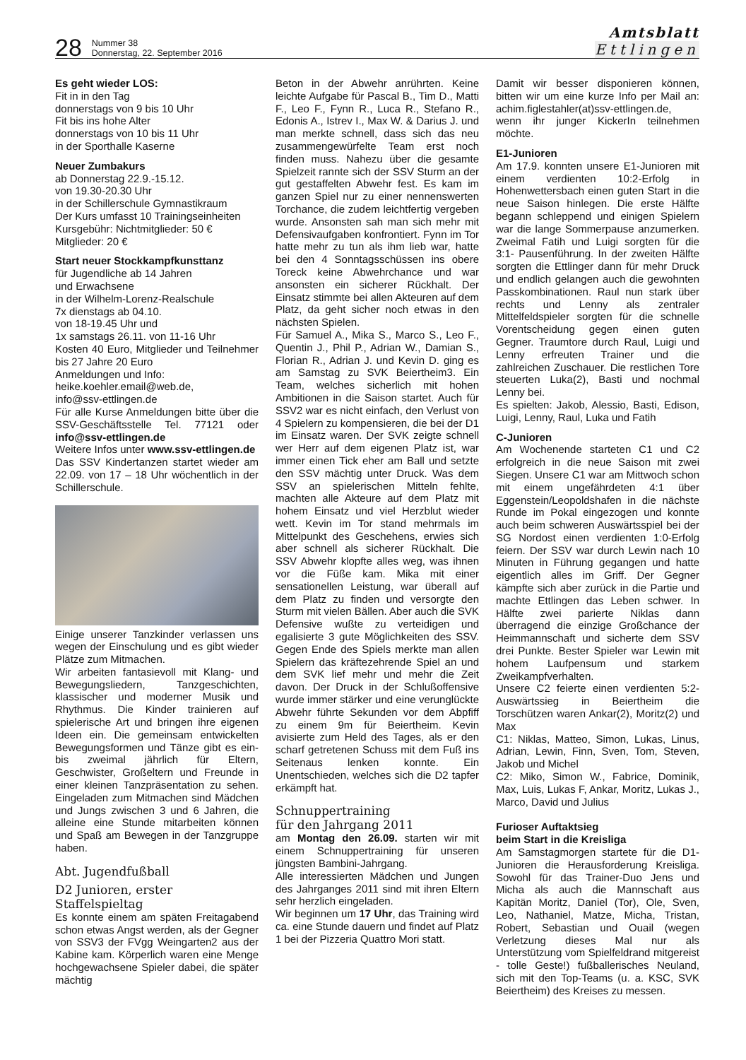28 Nummer 38
Donnerstag, 22. September 2016
Amtsblatt
Ettlingen
Es geht wieder LOS:
Fit in in den Tag
donnerstags von 9 bis 10 Uhr
Fit bis ins hohe Alter
donnerstags von 10 bis 11 Uhr
in der Sporthalle Kaserne
Neuer Zumbakurs
ab Donnerstag 22.9.-15.12.
von 19.30-20.30 Uhr
in der Schillerschule Gymnastikraum
Der Kurs umfasst 10 Trainingseinheiten
Kursgebühr: Nichtmitglieder: 50 €
Mitglieder: 20 €
Start neuer Stockkampfkunsttanz
für Jugendliche ab 14 Jahren
und Erwachsene
in der Wilhelm-Lorenz-Realschule
7x dienstags ab 04.10.
von 18-19.45 Uhr und
1x samstags 26.11. von 11-16 Uhr
Kosten 40 Euro, Mitglieder und Teilnehmer bis 27 Jahre 20 Euro
Anmeldungen und Info:
heike.koehler.email@web.de,
info@ssv-ettlingen.de
Für alle Kurse Anmeldungen bitte über die SSV-Geschäftsstelle Tel. 77121 oder info@ssv-ettlingen.de
Weitere Infos unter www.ssv-ettlingen.de
Das SSV Kindertanzen startet wieder am 22.09. von 17 – 18 Uhr wöchentlich in der Schillerschule.
Einige unserer Tanzkinder verlassen uns wegen der Einschulung und es gibt wieder Plätze zum Mitmachen.
Wir arbeiten fantasievoll mit Klang- und Bewegungsliedern, Tanzgeschichten, klassischer und moderner Musik und Rhythmus. Die Kinder trainieren auf spielerische Art und bringen ihre eigenen Ideen ein. Die gemeinsam entwickelten Bewegungsformen und Tänze gibt es ein- bis zweimal jährlich für Eltern, Geschwister, Großeltern und Freunde in einer kleinen Tanzpräsentation zu sehen. Eingeladen zum Mitmachen sind Mädchen und Jungs zwischen 3 und 6 Jahren, die alleine eine Stunde mitarbeiten können und Spaß am Bewegen in der Tanzgruppe haben.
Abt. Jugendfußball
D2 Junioren, erster Staffelspieltag
Es konnte einem am späten Freitagabend schon etwas Angst werden, als der Gegner von SSV3 der FVgg Weingarten2 aus der Kabine kam. Körperlich waren eine Menge hochgewachsene Spieler dabei, die später mächtig
Beton in der Abwehr anrührten. Keine leichte Aufgabe für Pascal B., Tim D., Matti F., Leo F., Fynn R., Luca R., Stefano R., Edonis A., Istrev I., Max W. & Darius J. und man merkte schnell, dass sich das neu zusammengewürfelte Team erst noch finden muss. Nahezu über die gesamte Spielzeit rannte sich der SSV Sturm an der gut gestaffelten Abwehr fest. Es kam im ganzen Spiel nur zu einer nennenswerten Torchance, die zudem leichtfertig vergeben wurde. Ansonsten sah man sich mehr mit Defensivaufgaben konfrontiert. Fynn im Tor hatte mehr zu tun als ihm lieb war, hatte bei den 4 Sonntagsschüssen ins obere Toreck keine Abwehrchance und war ansonsten ein sicherer Rückhalt. Der Einsatz stimmte bei allen Akteuren auf dem Platz, da geht sicher noch etwas in den nächsten Spielen.
Für Samuel A., Mika S., Marco S., Leo F., Quentin J., Phil P., Adrian W., Damian S., Florian R., Adrian J. und Kevin D. ging es am Samstag zu SVK Beiertheim3. Ein Team, welches sicherlich mit hohen Ambitionen in die Saison startet. Auch für SSV2 war es nicht einfach, den Verlust von 4 Spielern zu kompensieren, die bei der D1 im Einsatz waren. Der SVK zeigte schnell wer Herr auf dem eigenen Platz ist, war immer einen Tick eher am Ball und setzte den SSV mächtig unter Druck. Was dem SSV an spielerischen Mitteln fehlte, machten alle Akteure auf dem Platz mit hohem Einsatz und viel Herzblut wieder wett. Kevin im Tor stand mehrmals im Mittelpunkt des Geschehens, erwies sich aber schnell als sicherer Rückhalt. Die SSV Abwehr klopfte alles weg, was ihnen vor die Füße kam. Mika mit einer sensationellen Leistung, war überall auf dem Platz zu finden und versorgte den Sturm mit vielen Bällen. Aber auch die SVK Defensive wußte zu verteidigen und egalisierte 3 gute Möglichkeiten des SSV. Gegen Ende des Spiels merkte man allen Spielern das kräftezehrende Spiel an und dem SVK lief mehr und mehr die Zeit davon. Der Druck in der Schlußoffensive wurde immer stärker und eine verunglückte Abwehr führte Sekunden vor dem Abpfiff zu einem 9m für Beiertheim. Kevin avisierte zum Held des Tages, als er den scharf getretenen Schuss mit dem Fuß ins Seitenaus lenken konnte. Ein Unentschieden, welches sich die D2 tapfer erkämpft hat.
Schnuppertraining
für den Jahrgang 2011
am Montag den 26.09. starten wir mit einem Schnuppertraining für unseren jüngsten Bambini-Jahrgang.
Alle interessierten Mädchen und Jungen des Jahrganges 2011 sind mit ihren Eltern sehr herzlich eingeladen.
Wir beginnen um 17 Uhr, das Training wird ca. eine Stunde dauern und findet auf Platz 1 bei der Pizzeria Quattro Mori statt.
Damit wir besser disponieren können, bitten wir um eine kurze Info per Mail an: achim.figlestahler(at)ssv-ettlingen.de, wenn ihr junger KickerIn teilnehmen möchte.
E1-Junioren
Am 17.9. konnten unsere E1-Junioren mit einem verdienten 10:2-Erfolg in Hohenwettersbach einen guten Start in die neue Saison hinlegen. Die erste Hälfte begann schleppend und einigen Spielern war die lange Sommerpause anzumerken. Zweimal Fatih und Luigi sorgten für die 3:1- Pausenführung. In der zweiten Hälfte sorgten die Ettlinger dann für mehr Druck und endlich gelangen auch die gewohnten Passkombinationen. Raul nun stark über rechts und Lenny als zentraler Mittelfeldspieler sorgten für die schnelle Vorentscheidung gegen einen guten Gegner. Traumtore durch Raul, Luigi und Lenny erfreuten Trainer und die zahlreichen Zuschauer. Die restlichen Tore steuerten Luka(2), Basti und nochmal Lenny bei.
Es spielten: Jakob, Alessio, Basti, Edison, Luigi, Lenny, Raul, Luka und Fatih
C-Junioren
Am Wochenende starteten C1 und C2 erfolgreich in die neue Saison mit zwei Siegen. Unsere C1 war am Mittwoch schon mit einem ungefährdeten 4:1 über Eggenstein/Leopoldshafen in die nächste Runde im Pokal eingezogen und konnte auch beim schweren Auswärtsspiel bei der SG Nordost einen verdienten 1:0-Erfolg feiern. Der SSV war durch Lewin nach 10 Minuten in Führung gegangen und hatte eigentlich alles im Griff. Der Gegner kämpfte sich aber zurück in die Partie und machte Ettlingen das Leben schwer. In Hälfte zwei parierte Niklas dann überragend die einzige Großchance der Heimmannschaft und sicherte dem SSV drei Punkte. Bester Spieler war Lewin mit hohem Laufpensum und starkem Zweikampfverhalten.
Unsere C2 feierte einen verdienten 5:2-Auswärtssieg in Beiertheim die Torschützen waren Ankar(2), Moritz(2) und Max
C1: Niklas, Matteo, Simon, Lukas, Linus, Adrian, Lewin, Finn, Sven, Tom, Steven, Jakob und Michel
C2: Miko, Simon W., Fabrice, Dominik, Max, Luis, Lukas F, Ankar, Moritz, Lukas J., Marco, David und Julius
Furioser Auftaktsieg
beim Start in die Kreisliga
Am Samstagmorgen startete für die D1-Junioren die Herausforderung Kreisliga. Sowohl für das Trainer-Duo Jens und Micha als auch die Mannschaft aus Kapitän Moritz, Daniel (Tor), Ole, Sven, Leo, Nathaniel, Matze, Micha, Tristan, Robert, Sebastian und Ouail (wegen Verletzung dieses Mal nur als Unterstützung vom Spielfeldrand mitgereist - tolle Geste!) fußballerisches Neuland, sich mit den Top-Teams (u. a. KSC, SVK Beiertheim) des Kreises zu messen.